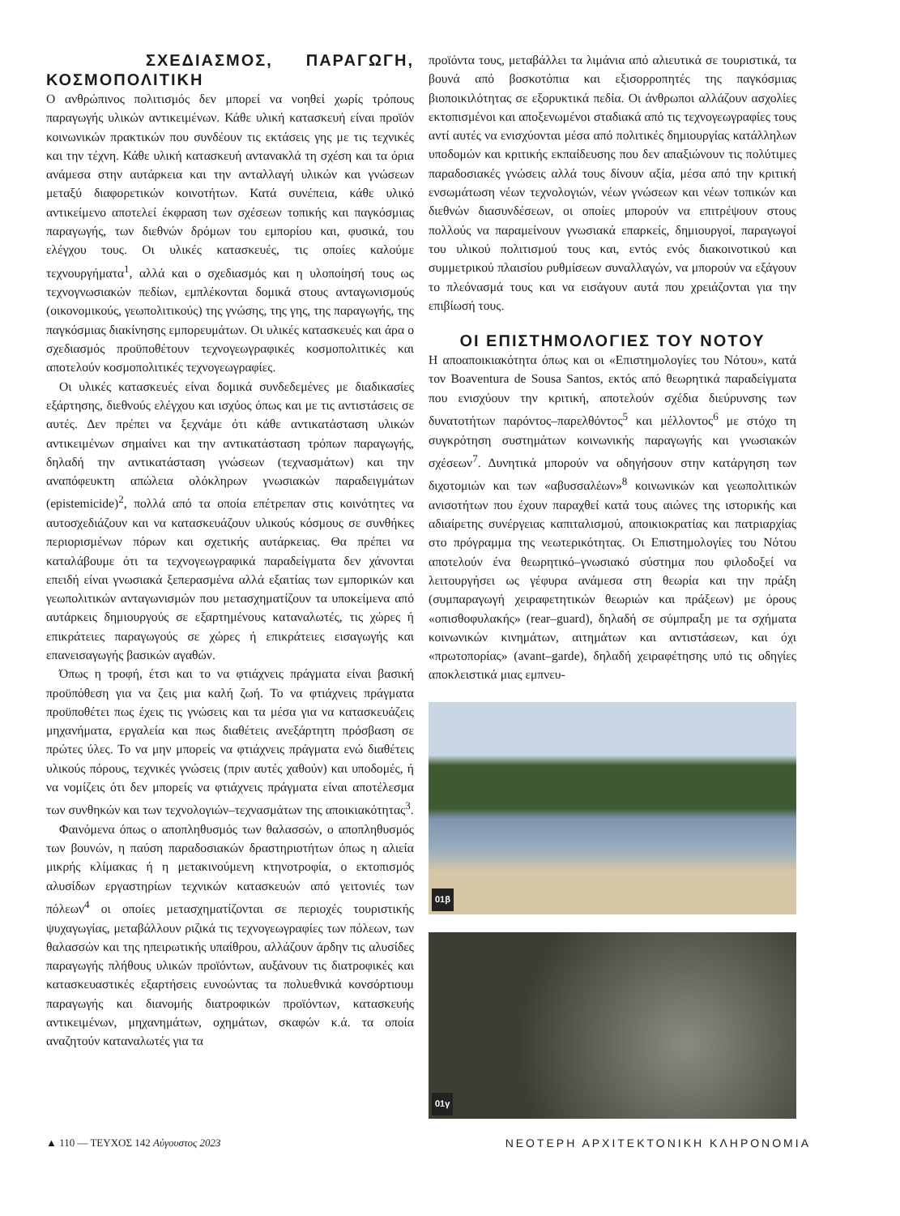ΣΧΕΔΙΑΣΜΟΣ, ΠΑΡΑΓΩΓΗ, ΚΟΣΜΟΠΟΛΙΤΙΚΗ
Ο ανθρώπινος πολιτισμός δεν μπορεί να νοηθεί χωρίς τρόπους παραγωγής υλικών αντικειμένων. Κάθε υλική κατασκευή είναι προϊόν κοινωνικών πρακτικών που συνδέουν τις εκτάσεις γης με τις τεχνικές και την τέχνη. Κάθε υλική κατασκευή αντανακλά τη σχέση και τα όρια ανάμεσα στην αυτάρκεια και την ανταλλαγή υλικών και γνώσεων μεταξύ διαφορετικών κοινοτήτων. Κατά συνέπεια, κάθε υλικό αντικείμενο αποτελεί έκφραση των σχέσεων τοπικής και παγκόσμιας παραγωγής, των διεθνών δρόμων του εμπορίου και, φυσικά, του ελέγχου τους. Οι υλικές κατασκευές, τις οποίες καλούμε τεχνουργήματα<sup>1</sup>, αλλά και ο σχεδιασμός και η υλοποίησή τους ως τεχνογνωσιακών πεδίων, εμπλέκονται δομικά στους ανταγωνισμούς (οικονομικούς, γεωπολιτικούς) της γνώσης, της γης, της παραγωγής, της παγκόσμιας διακίνησης εμπορευμάτων. Οι υλικές κατασκευές και άρα ο σχεδιασμός προϋποθέτουν τεχνογεωγραφικές κοσμοπολιτικές και αποτελούν κοσμοπολιτικές τεχνογεωγραφίες.
Οι υλικές κατασκευές είναι δομικά συνδεδεμένες με διαδικασίες εξάρτησης, διεθνούς ελέγχου και ισχύος όπως και με τις αντιστάσεις σε αυτές. Δεν πρέπει να ξεχνάμε ότι κάθε αντικατάσταση υλικών αντικειμένων σημαίνει και την αντικατάσταση τρόπων παραγωγής, δηλαδή την αντικατάσταση γνώσεων (τεχνασμάτων) και την αναπόφευκτη απώλεια ολόκληρων γνωσιακών παραδειγμάτων (epistemicide)<sup>2</sup>, πολλά από τα οποία επέτρεπαν στις κοινότητες να αυτοσχεδιάζουν και να κατασκευάζουν υλικούς κόσμους σε συνθήκες περιορισμένων πόρων και σχετικής αυτάρκειας. Θα πρέπει να καταλάβουμε ότι τα τεχνογεωγραφικά παραδείγματα δεν χάνονται επειδή είναι γνωσιακά ξεπερασμένα αλλά εξαιτίας των εμπορικών και γεωπολιτικών ανταγωνισμών που μετασχηματίζουν τα υποκείμενα από αυτάρκεις δημιουργούς σε εξαρτημένους καταναλωτές, τις χώρες ή επικράτειες παραγωγούς σε χώρες ή επικράτειες εισαγωγής και επανεισαγωγής βασικών αγαθών.
Όπως η τροφή, έτσι και το να φτιάχνεις πράγματα είναι βασική προϋπόθεση για να ζεις μια καλή ζωή. Το να φτιάχνεις πράγματα προϋποθέτει πως έχεις τις γνώσεις και τα μέσα για να κατασκευάζεις μηχανήματα, εργαλεία και πως διαθέτεις ανεξάρτητη πρόσβαση σε πρώτες ύλες. Το να μην μπορείς να φτιάχνεις πράγματα ενώ διαθέτεις υλικούς πόρους, τεχνικές γνώσεις (πριν αυτές χαθούν) και υποδομές, ή να νομίζεις ότι δεν μπορείς να φτιάχνεις πράγματα είναι αποτέλεσμα των συνθηκών και των τεχνολογιών–τεχνασμάτων της αποικιακότητας<sup>3</sup>.
Φαινόμενα όπως ο αποπληθυσμός των θαλασσών, ο αποπληθυσμός των βουνών, η παύση παραδοσιακών δραστηριοτήτων όπως η αλιεία μικρής κλίμακας ή η μετακινούμενη κτηνοτροφία, ο εκτοπισμός αλυσίδων εργαστηρίων τεχνικών κατασκευών από γειτονιές των πόλεων<sup>4</sup> οι οποίες μετασχηματίζονται σε περιοχές τουριστικής ψυχαγωγίας, μεταβάλλουν ριζικά τις τεχνογεωγραφίες των πόλεων, των θαλασσών και της ηπειρωτικής υπαίθρου, αλλάζουν άρδην τις αλυσίδες παραγωγής πλήθους υλικών προϊόντων, αυξάνουν τις διατροφικές και κατασκευαστικές εξαρτήσεις ευνοώντας τα πολυεθνικά κονσόρτιουμ παραγωγής και διανομής διατροφικών προϊόντων, κατασκευής αντικειμένων, μηχανημάτων, οχημάτων, σκαφών κ.ά. τα οποία αναζητούν καταναλωτές για τα
προϊόντα τους, μεταβάλλει τα λιμάνια από αλιευτικά σε τουριστικά, τα βουνά από βοσκοτόπια και εξισορροπητές της παγκόσμιας βιοποικιλότητας σε εξορυκτικά πεδία. Οι άνθρωποι αλλάζουν ασχολίες εκτοπισμένοι και αποξενωμένοι σταδιακά από τις τεχνογεωγραφίες τους αντί αυτές να ενισχύονται μέσα από πολιτικές δημιουργίας κατάλληλων υποδομών και κριτικής εκπαίδευσης που δεν απαξιώνουν τις πολύτιμες παραδοσιακές γνώσεις αλλά τους δίνουν αξία, μέσα από την κριτική ενσωμάτωση νέων τεχνολογιών, νέων γνώσεων και νέων τοπικών και διεθνών διασυνδέσεων, οι οποίες μπορούν να επιτρέψουν στους πολλούς να παραμείνουν γνωσιακά επαρκείς, δημιουργοί, παραγωγοί του υλικού πολιτισμού τους και, εντός ενός διακοινοτικού και συμμετρικού πλαισίου ρυθμίσεων συναλλαγών, να μπορούν να εξάγουν το πλεόνασμά τους και να εισάγουν αυτά που χρειάζονται για την επιβίωσή τους.
ΟΙ ΕΠΙΣΤΗΜΟΛΟΓΙΕΣ ΤΟΥ ΝΟΤΟΥ
Η αποαποικιακότητα όπως και οι «Επιστημολογίες του Νότου», κατά τον Boaventura de Sousa Santos, εκτός από θεωρητικά παραδείγματα που ενισχύουν την κριτική, αποτελούν σχέδια διεύρυνσης των δυνατοτήτων παρόντος–παρελθόντος<sup>5</sup> και μέλλοντος<sup>6</sup> με στόχο τη συγκρότηση συστημάτων κοινωνικής παραγωγής και γνωσιακών σχέσεων<sup>7</sup>. Δυνητικά μπορούν να οδηγήσουν στην κατάργηση των διχοτομιών και των «αβυσσαλέων»<sup>8</sup> κοινωνικών και γεωπολιτικών ανισοτήτων που έχουν παραχθεί κατά τους αιώνες της ιστορικής και αδιαίρετης συνέργειας καπιταλισμού, αποικιοκρατίας και πατριαρχίας στο πρόγραμμα της νεωτερικότητας. Οι Επιστημολογίες του Νότου αποτελούν ένα θεωρητικό–γνωσιακό σύστημα που φιλοδοξεί να λειτουργήσει ως γέφυρα ανάμεσα στη θεωρία και την πράξη (συμπαραγωγή χειραφετητικών θεωριών και πράξεων) με όρους «οπισθοφυλακής» (rear–guard), δηλαδή σε σύμπραξη με τα σχήματα κοινωνικών κινημάτων, αιτημάτων και αντιστάσεων, και όχι «πρωτοπορίας» (avant–garde), δηλαδή χειραφέτησης υπό τις οδηγίες αποκλειστικά μιας εμπνευ-
01β
01γ
▲ 110 — ΤΕΥΧΟΣ 142 Αύγουστος 2023
ΝΕΟΤΕΡΗ ΑΡΧΙΤΕΚΤΟΝΙΚΗ ΚΛΗΡΟΝΟΜΙΑ